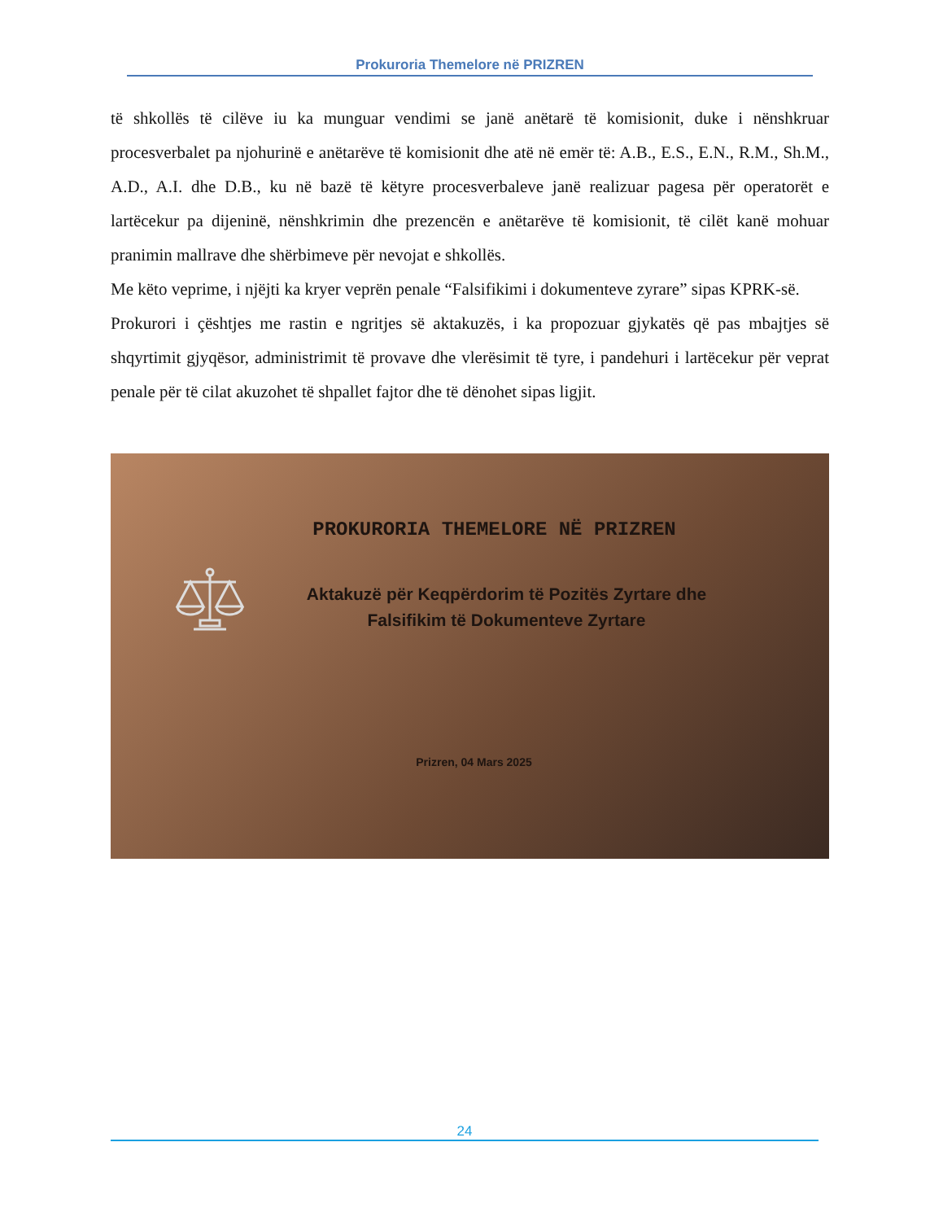Prokuroria Themelore në PRIZREN
të shkollës të cilëve iu ka munguar vendimi se janë anëtarë të komisionit, duke i nënshkruar procesverbalet pa njohurinë e anëtarëve të komisionit dhe atë në emër të: A.B., E.S., E.N., R.M., Sh.M., A.D., A.I. dhe D.B., ku në bazë të këtyre procesverbaleve janë realizuar pagesa për operatorët e lartëcekur pa dijeninë, nënshkrimin dhe prezencën e anëtarëve të komisionit, të cilët kanë mohuar pranimin mallrave dhe shërbimeve për nevojat e shkollës.
Me këto veprime, i njëjti ka kryer veprën penale “Falsifikimi i dokumenteve zyrare” sipas KPRK-së.
Prokurori i çështjes me rastin e ngritjes së aktakuzës, i ka propozuar gjykatës që pas mbajtjes së shqyrtimit gjyqësor, administrimit të provave dhe vlerësimit të tyre, i pandehuri i lartëcekur për veprat penale për të cilat akuzohet të shpallet fajtor dhe të dënohet sipas ligjit.
PROKURORIA THEMELORE NË PRIZREN
Aktakuzë për Keqpërdorim të Pozitës Zyrtare dhe
Falsifikim të Dokumenteve Zyrtare
Prizren, 04 Mars 2025
24